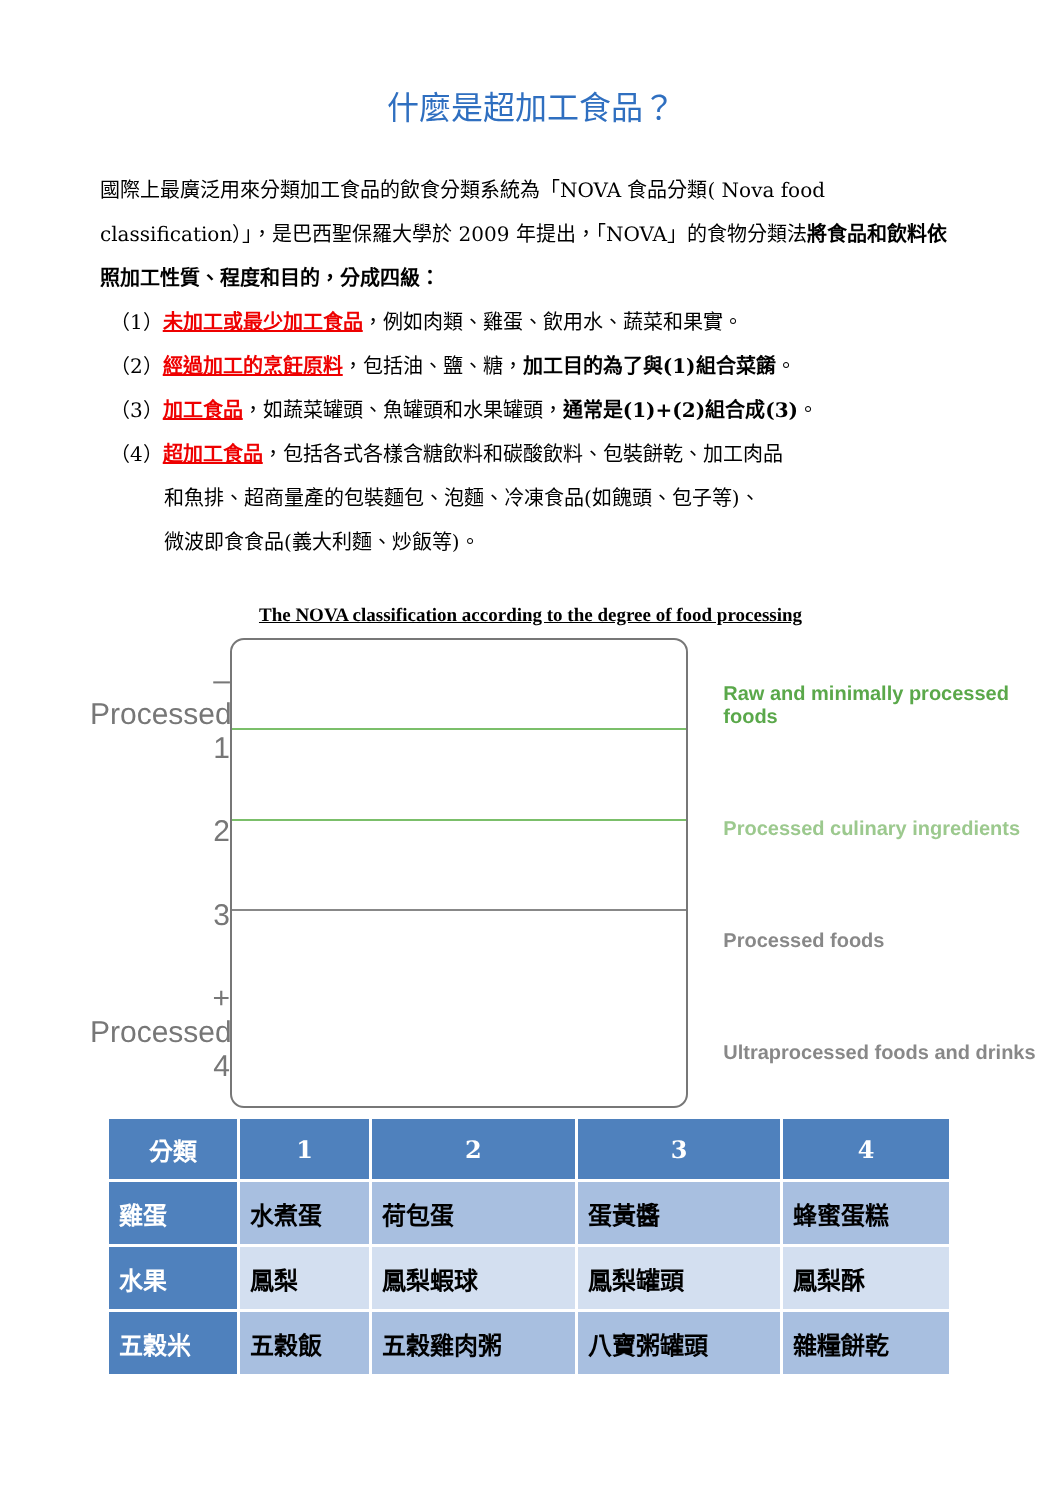什麼是超加工食品？
國際上最廣泛用來分類加工食品的飲食分類系統為「NOVA 食品分類( Nova food classification）」，是巴西聖保羅大學於 2009 年提出，「NOVA」的食物分類法將食品和飲料依照加工性質、程度和目的，分成四級：
（1）未加工或最少加工食品，例如肉類、雞蛋、飲用水、蔬菜和果實。
（2）經過加工的烹飪原料，包括油、鹽、糖，加工目的為了與(1)組合菜餚。
（3）加工食品，如蔬菜罐頭、魚罐頭和水果罐頭，通常是(1)+(2)組合成(3)。
（4）超加工食品，包括各式各樣含糖飲料和碳酸飲料、包裝餅乾、加工肉品
和魚排、超商量產的包裝麵包、泡麵、冷凍食品(如餽頭、包子等)、
微波即食食品(義大利麵、炒飯等)。
The NOVA classification according to the degree of food processing
– Processed 1
2
3
+ Processed 4
Raw and minimally processed foods
Processed culinary ingredients
Processed foods
Ultraprocessed foods and drinks
| 分類 | 1 | 2 | 3 | 4 |
| --- | --- | --- | --- | --- |
| 雞蛋 | 水煮蛋 | 荷包蛋 | 蛋黃醬 | 蜂蜜蛋糕 |
| 水果 | 鳳梨 | 鳳梨蝦球 | 鳳梨罐頭 | 鳳梨酥 |
| 五穀米 | 五穀飯 | 五穀雞肉粥 | 八寶粥罐頭 | 雜糧餅乾 |